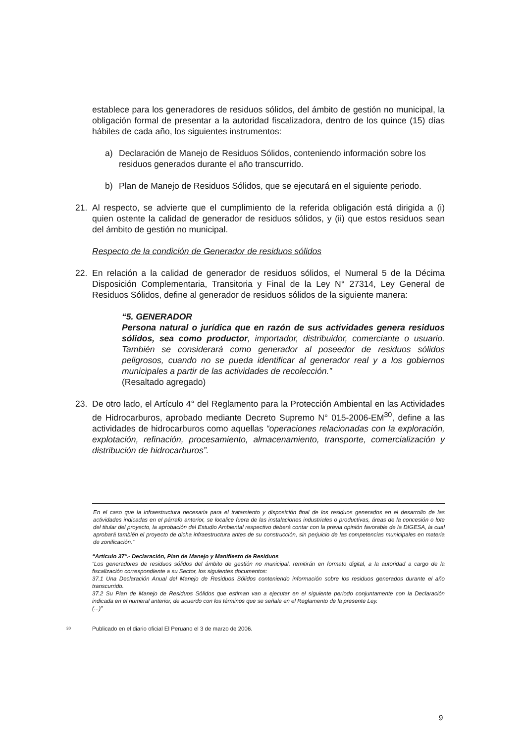establece para los generadores de residuos sólidos, del ámbito de gestión no municipal, la obligación formal de presentar a la autoridad fiscalizadora, dentro de los quince (15) días hábiles de cada año, los siguientes instrumentos:
a) Declaración de Manejo de Residuos Sólidos, conteniendo información sobre los residuos generados durante el año transcurrido.
b) Plan de Manejo de Residuos Sólidos, que se ejecutará en el siguiente periodo.
21. Al respecto, se advierte que el cumplimiento de la referida obligación está dirigida a (i) quien ostente la calidad de generador de residuos sólidos, y (ii) que estos residuos sean del ámbito de gestión no municipal.
Respecto de la condición de Generador de residuos sólidos
22. En relación a la calidad de generador de residuos sólidos, el Numeral 5 de la Décima Disposición Complementaria, Transitoria y Final de la Ley N° 27314, Ley General de Residuos Sólidos, define al generador de residuos sólidos de la siguiente manera:
“5. GENERADOR
Persona natural o jurídica que en razón de sus actividades genera residuos sólidos, sea como productor, importador, distribuidor, comerciante o usuario. También se considerará como generador al poseedor de residuos sólidos peligrosos, cuando no se pueda identificar al generador real y a los gobiernos municipales a partir de las actividades de recolección.”
(Resaltado agregado)
23. De otro lado, el Artículo 4° del Reglamento para la Protección Ambiental en las Actividades de Hidrocarburos, aprobado mediante Decreto Supremo N° 015-2006-EM<sup>30</sup>, define a las actividades de hidrocarburos como aquellas “operaciones relacionadas con la exploración, explotación, refinación, procesamiento, almacenamiento, transporte, comercialización y distribución de hidrocarburos”.
En el caso que la infraestructura necesaria para el tratamiento y disposición final de los residuos generados en el desarrollo de las actividades indicadas en el párrafo anterior, se localice fuera de las instalaciones industriales o productivas, áreas de la concesión o lote del titular del proyecto, la aprobación del Estudio Ambiental respectivo deberá contar con la previa opinión favorable de la DIGESA, la cual aprobará también el proyecto de dicha infraestructura antes de su construcción, sin perjuicio de las competencias municipales en materia de zonificación.”
“Artículo 37°.- Declaración, Plan de Manejo y Manifiesto de Residuos
“Los generadores de residuos sólidos del ámbito de gestión no municipal, remitirán en formato digital, a la autoridad a cargo de la fiscalización correspondiente a su Sector, los siguientes documentos:
37.1 Una Declaración Anual del Manejo de Residuos Sólidos conteniendo información sobre los residuos generados durante el año transcurrido.
37.2 Su Plan de Manejo de Residuos Sólidos que estiman van a ejecutar en el siguiente periodo conjuntamente con la Declaración indicada en el numeral anterior, de acuerdo con los términos que se señale en el Reglamento de la presente Ley.
(...)”
30 Publicado en el diario oficial El Peruano el 3 de marzo de 2006.
9